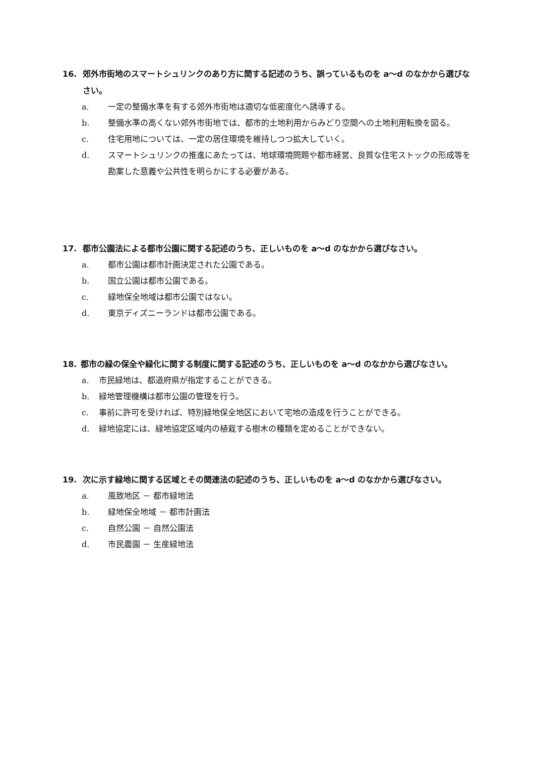16. 郊外市街地のスマートシュリンクのあり方に関する記述のうち、誤っているものを a〜d のなかから選びなさい。
a. 一定の整備水準を有する郊外市街地は適切な低密度化へ誘導する。
b. 整備水準の高くない郊外市街地では、都市的土地利用からみどり空間への土地利用転換を図る。
c. 住宅用地については、一定の居住環境を維持しつつ拡大していく。
d. スマートシュリンクの推進にあたっては、地球環境問題や都市経営、良質な住宅ストックの形成等を勘案した意義や公共性を明らかにする必要がある。
17. 都市公園法による都市公園に関する記述のうち、正しいものを a〜d のなかから選びなさい。
a. 都市公園は都市計画決定された公園である。
b. 国立公園は都市公園である。
c. 緑地保全地域は都市公園ではない。
d. 東京ディズニーランドは都市公園である。
18. 都市の緑の保全や緑化に関する制度に関する記述のうち、正しいものを a〜d のなかから選びなさい。
a. 市民緑地は、都道府県が指定することができる。
b. 緑地管理機構は都市公園の管理を行う。
c. 事前に許可を受ければ、特別緑地保全地区において宅地の造成を行うことができる。
d. 緑地協定には、緑地協定区域内の植栽する樹木の種類を定めることができない。
19. 次に示す緑地に関する区域とその関連法の記述のうち、正しいものを a〜d のなかから選びなさい。
a. 風致地区 － 都市緑地法
b. 緑地保全地域 － 都市計画法
c. 自然公園 － 自然公園法
d. 市民農園 － 生産緑地法